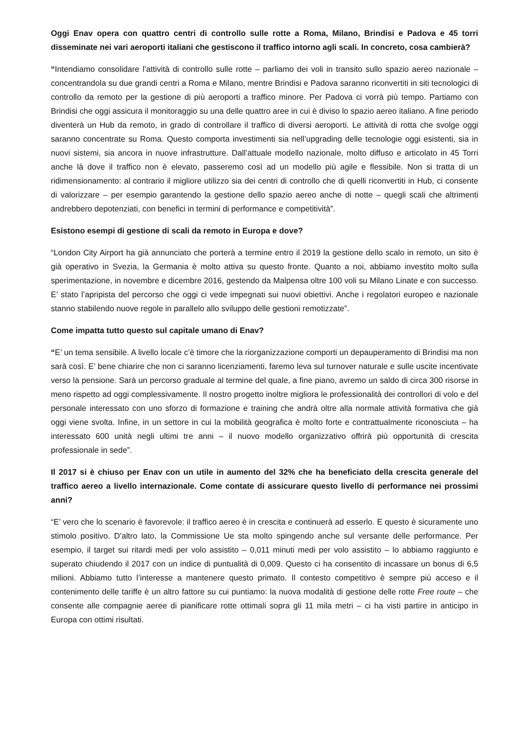Oggi Enav opera con quattro centri di controllo sulle rotte a Roma, Milano, Brindisi e Padova e 45 torri disseminate nei vari aeroporti italiani che gestiscono il traffico intorno agli scali. In concreto, cosa cambierà?
“Intendiamo consolidare l’attività di controllo sulle rotte – parliamo dei voli in transito sullo spazio aereo nazionale – concentrandola su due grandi centri a Roma e Milano, mentre Brindisi e Padova saranno riconvertiti in siti tecnologici di controllo da remoto per la gestione di più aeroporti a traffico minore. Per Padova ci vorrà più tempo. Partiamo con Brindisi che oggi assicura il monitoraggio su una delle quattro aree in cui è diviso lo spazio aereo italiano. A fine periodo diventerà un Hub da remoto, in grado di controllare il traffico di diversi aeroporti. Le attività di rotta che svolge oggi saranno concentrate su Roma. Questo comporta investimenti sia nell’upgrading delle tecnologie oggi esistenti, sia in nuovi sistemi, sia ancora in nuove infrastrutture. Dall’attuale modello nazionale, molto diffuso e articolato in 45 Torri anche là dove il traffico non è elevato, passeremo così ad un modello più agile e flessibile. Non si tratta di un ridimensionamento: al contrario il migliore utilizzo sia dei centri di controllo che di quelli riconvertiti in Hub, ci consente di valorizzare – per esempio garantendo la gestione dello spazio aereo anche di notte – quegli scali che altrimenti andrebbero depotenziati, con benefici in termini di performance e competitività”.
Esistono esempi di gestione di scali da remoto in Europa e dove?
“London City Airport ha già annunciato che porterà a termine entro il 2019 la gestione dello scalo in remoto, un sito è già operativo in Svezia, la Germania è molto attiva su questo fronte. Quanto a noi, abbiamo investito molto sulla sperimentazione, in novembre e dicembre 2016, gestendo da Malpensa oltre 100 voli su Milano Linate e con successo. E’ stato l’apripista del percorso che oggi ci vede impegnati sui nuovi obiettivi. Anche i regolatori europeo e nazionale stanno stabilendo nuove regole in parallelo allo sviluppo delle gestioni remotizzate”.
Come impatta tutto questo sul capitale umano di Enav?
“E’ un tema sensibile. A livello locale c’è timore che la riorganizzazione comporti un depauperamento di Brindisi ma non sarà così. E’ bene chiarire che non ci saranno licenziamenti, faremo leva sul turnover naturale e sulle uscite incentivate verso la pensione. Sarà un percorso graduale al termine del quale, a fine piano, avremo un saldo di circa 300 risorse in meno rispetto ad oggi complessivamente. Il nostro progetto inoltre migliora le professionalità dei controllori di volo e del personale interessato con uno sforzo di formazione e training che andrà oltre alla normale attività formativa che già oggi viene svolta. Infine, in un settore in cui la mobilità geografica è molto forte e contrattualmente riconosciuta – ha interessato 600 unità negli ultimi tre anni – il nuovo modello organizzativo offrirà più opportunità di crescita professionale in sede”.
Il 2017 si è chiuso per Enav con un utile in aumento del 32% che ha beneficiato della crescita generale del traffico aereo a livello internazionale. Come contate di assicurare questo livello di performance nei prossimi anni?
“E’ vero che lo scenario è favorevole: il traffico aereo è in crescita e continuerà ad esserlo. E questo è sicuramente uno stimolo positivo. D’altro lato, la Commissione Ue sta molto spingendo anche sul versante delle performance. Per esempio, il target sui ritardi medi per volo assistito – 0,011 minuti medi per volo assistito – lo abbiamo raggiunto e superato chiudendo il 2017 con un indice di puntualità di 0,009. Questo ci ha consentito di incassare un bonus di 6,5 milioni. Abbiamo tutto l’interesse a mantenere questo primato. Il contesto competitivo è sempre più acceso e il contenimento delle tariffe è un altro fattore su cui puntiamo: la nuova modalità di gestione delle rotte Free route – che consente alle compagnie aeree di pianificare rotte ottimali sopra gli 11 mila metri – ci ha visti partire in anticipo in Europa con ottimi risultati.